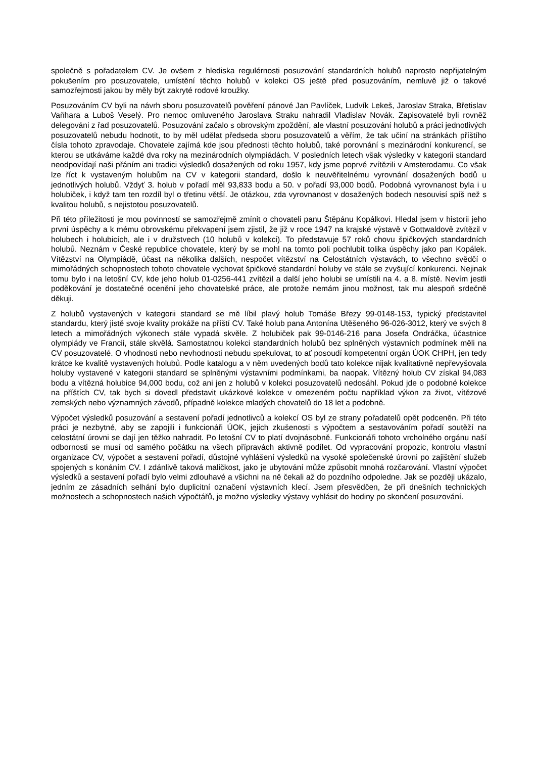společně s pořadatelem CV. Je ovšem z hlediska regulérnosti posuzování standardních holubů naprosto nepřijatelným pokušením pro posuzovatele, umístění těchto holubů v kolekci OS ještě před posuzováním, nemluvě již o takové samozřejmosti jakou by měly být zakryté rodové kroužky.
Posuzováním CV byli na návrh sboru posuzovatelů pověření pánové Jan Pavlíček, Ludvík Lekeš, Jaroslav Straka, Břetislav Vaňhara a Luboš Veselý. Pro nemoc omluveného Jaroslava Straku nahradil Vladislav Novák. Zapisovatelé byli rovněž delegováni z řad posuzovatelů. Posuzování začalo s obrovským zpoždění, ale vlastní posuzování holubů a práci jednotlivých posuzovatelů nebudu hodnotit, to by měl udělat předseda sboru posuzovatelů a věřím, že tak učiní na stránkách příštího čísla tohoto zpravodaje. Chovatele zajímá kde jsou přednosti těchto holubů, také porovnání s mezinárodní konkurencí, se kterou se utkáváme každé dva roky na mezinárodních olympiádách. V posledních letech však výsledky v kategorii standard neodpovídají naši přáním ani tradici výsledků dosažených od roku 1957, kdy jsme poprvé zvítězili v Amsterodamu. Co však lze říct k vystaveným holubům na CV v kategorii standard, došlo k neuvěřitelnému vyrovnání dosažených bodů u jednotlivých holubů. Vždyť 3. holub v pořadí měl 93,833 bodu a 50. v pořadí 93,000 bodů. Podobná vyrovnanost byla i u holubiček, i když tam ten rozdíl byl o třetinu větší. Je otázkou, zda vyrovnanost v dosažených bodech nesouvisí spíš než s kvalitou holubů, s nejistotou posuzovatelů.
Při této příležitosti je mou povinností se samozřejmě zmínit o chovateli panu Štěpánu Kopálkovi. Hledal jsem v historii jeho první úspěchy a k mému obrovskému překvapení jsem zjistil, že již v roce 1947 na krajské výstavě v Gottwaldově zvítězil v holubech i holubicích, ale i v družstvech (10 holubů v kolekci). To představuje 57 roků chovu špičkových standardních holubů. Neznám v České republice chovatele, který by se mohl na tomto poli pochlubit tolika úspěchy jako pan Kopálek. Vítězství na Olympiádě, účast na několika dalších, nespočet vítězství na Celostátních výstavách, to všechno svědčí o mimořádných schopnostech tohoto chovatele vychovat špičkové standardní holuby ve stále se zvyšující konkurenci. Nejinak tomu bylo i na letošní CV, kde jeho holub 01-0256-441 zvítězil a další jeho holubi se umístili na 4. a 8. místě. Nevím jestli poděkování je dostatečné ocenění jeho chovatelské práce, ale protože nemám jinou možnost, tak mu alespoň srdečně děkuji.
Z holubů vystavených v kategorii standard se mě líbil plavý holub Tomáše Březy 99-0148-153, typický představitel standardu, který jistě svoje kvality prokáže na příští CV. Také holub pana Antonína Utěšeného 96-026-3012, který ve svých 8 letech a mimořádných výkonech stále vypadá skvěle. Z holubiček pak 99-0146-216 pana Josefa Ondráčka, účastnice olympiády ve Francii, stále skvělá. Samostatnou kolekci standardních holubů bez splněných výstavních podmínek měli na CV posuzovatelé. O vhodnosti nebo nevhodnosti nebudu spekulovat, to ať posoudí kompetentní orgán ÚOK CHPH, jen tedy krátce ke kvalitě vystavených holubů. Podle katalogu a v něm uvedených bodů tato kolekce nijak kvalitativně nepřevyšovala holuby vystavené v kategorii standard se splněnými výstavními podmínkami, ba naopak. Vítězný holub CV získal 94,083 bodu a vítězná holubice 94,000 bodu, což ani jen z holubů v kolekci posuzovatelů nedosáhl. Pokud jde o podobné kolekce na příštích CV, tak bych si dovedl představit ukázkové kolekce v omezeném počtu například výkon za život, vítězové zemských nebo významných závodů, případně kolekce mladých chovatelů do 18 let a podobně.
Výpočet výsledků posuzování a sestavení pořadí jednotlivců a kolekcí OS byl ze strany pořadatelů opět podceněn. Při této práci je nezbytné, aby se zapojili i funkcionáři ÚOK, jejich zkušenosti s výpočtem a sestavováním pořadí soutěží na celostátní úrovni se dají jen těžko nahradit. Po letošní CV to platí dvojnásobně. Funkcionáři tohoto vrcholného orgánu naší odbornosti se musí od samého počátku na všech přípravách aktivně podílet. Od vypracování propozic, kontrolu vlastní organizace CV, výpočet a sestavení pořadí, důstojné vyhlášení výsledků na vysoké společenské úrovni po zajištění služeb spojených s konáním CV. I zdánlivě taková maličkost, jako je ubytování může způsobit mnohá rozčarování. Vlastní výpočet výsledků a sestavení pořadí bylo velmi zdlouhavé a všichni na ně čekali až do pozdního odpoledne. Jak se později ukázalo, jedním ze zásadních selhání bylo duplicitní označení výstavních klecí. Jsem přesvědčen, že při dnešních technických možnostech a schopnostech našich výpočtářů, je možno výsledky výstavy vyhlásit do hodiny po skončení posuzování.